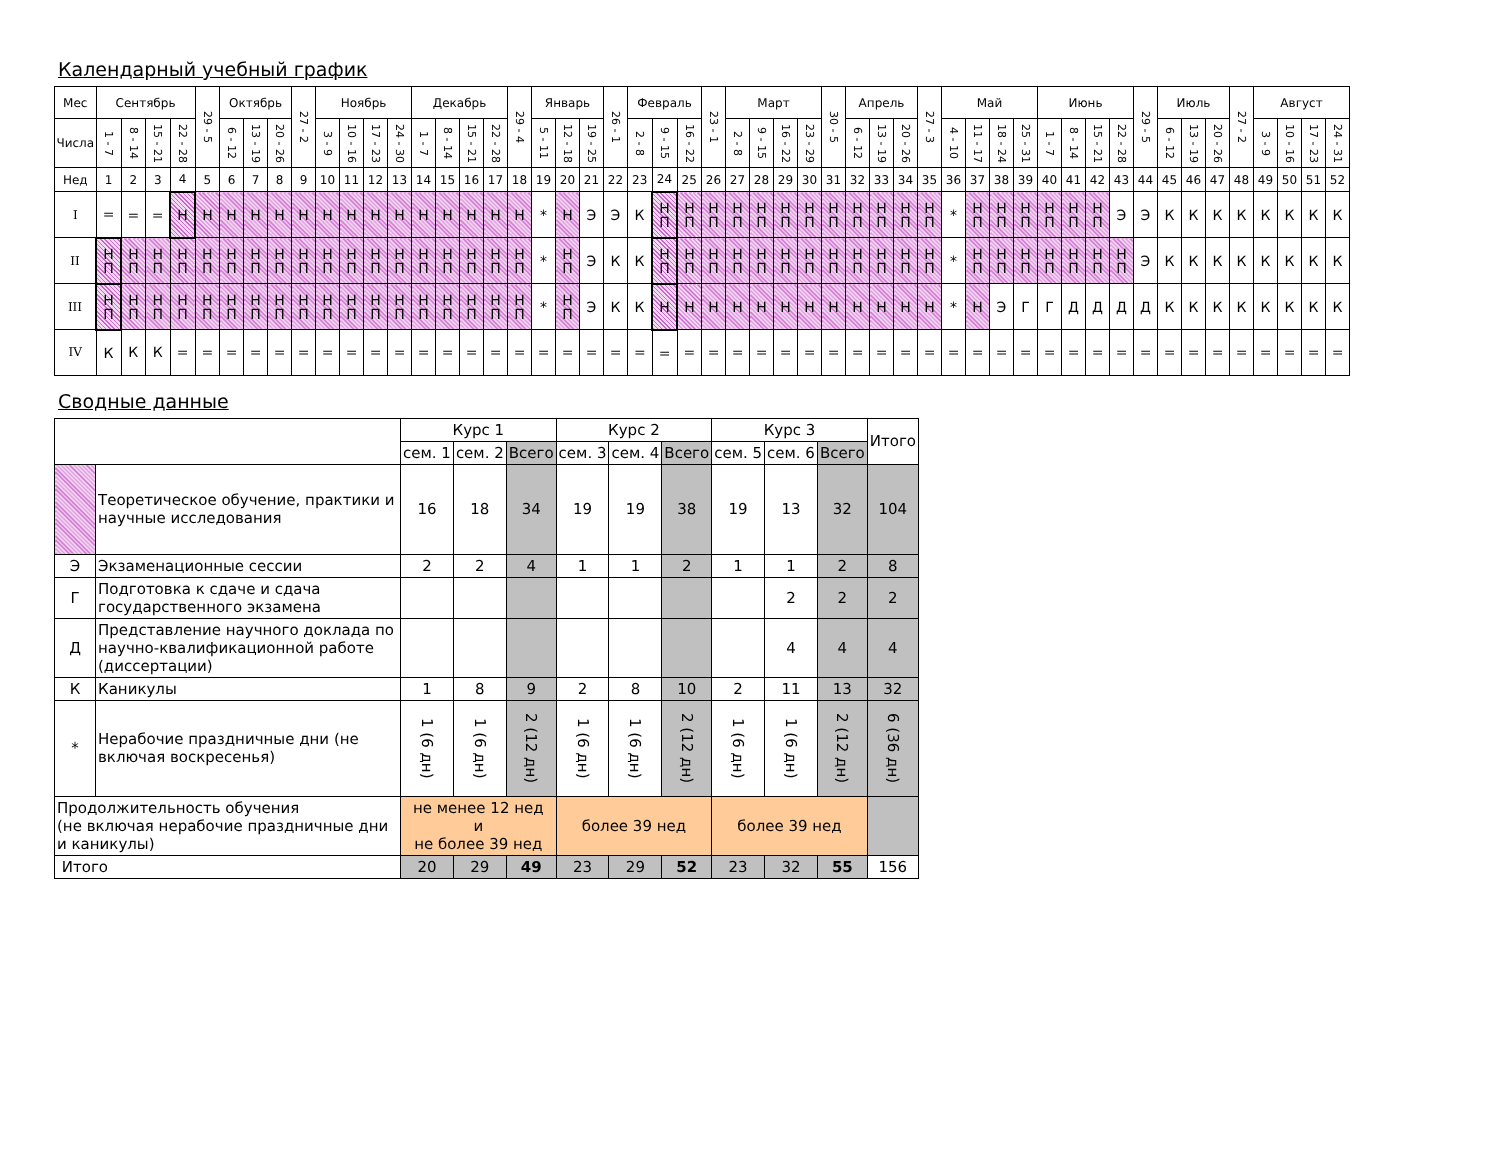Календарный учебный график
| Мес | Сентябрь | | | | 29 - 5 | Октябрь | | | 27 - 2 | Ноябрь | | | | Декабрь | | | | 29 - 4 | Январь | | | 26 - 1 | Февраль | | | 23 - 1 | Март | | | | 30 - 5 | Апрель | | | 27 - 3 | Май | | | | Июнь | | | | 29 - 5 | Июль | | | 27 - 2 | Август | | | |
| --- | --- | --- | --- | --- | --- | --- | --- | --- | --- | --- | --- | --- | --- | --- | --- | --- | --- | --- | --- | --- | --- | --- | --- | --- | --- | --- | --- | --- | --- | --- | --- | --- | --- | --- | --- | --- | --- | --- | --- | --- | --- | --- | --- | --- | --- | --- | --- | --- | --- | --- | --- | --- |
| Числа | 1 - 7 | 8 - 14 | 15 - 21 | 22 - 28 | | 6 - 12 | 13 - 19 | 20 - 26 | | 3 - 9 | 10 - 16 | 17 - 23 | 24 - 30 | 1 - 7 | 8 - 14 | 15 - 21 | 22 - 28 | | 5 - 11 | 12 - 18 | 19 - 25 | | 2 - 8 | 9 - 15 | 16 - 22 | | 2 - 8 | 9 - 15 | 16 - 22 | 23 - 29 | | 6 - 12 | 13 - 19 | 20 - 26 | | 4 - 10 | 11 - 17 | 18 - 24 | 25 - 31 | 1 - 7 | 8 - 14 | 15 - 21 | 22 - 28 | | 6 - 12 | 13 - 19 | 20 - 26 | | 3 - 9 | 10 - 16 | 17 - 23 | 24 - 31 |
| Нед | 1 | 2 | 3 | 4 | 5 | 6 | 7 | 8 | 9 | 10 | 11 | 12 | 13 | 14 | 15 | 16 | 17 | 18 | 19 | 20 | 21 | 22 | 23 | 24 | 25 | 26 | 27 | 28 | 29 | 30 | 31 | 32 | 33 | 34 | 35 | 36 | 37 | 38 | 39 | 40 | 41 | 42 | 43 | 44 | 45 | 46 | 47 | 48 | 49 | 50 | 51 | 52 |
| I | = | = | = | Н | Н | Н | Н | Н | Н | Н | Н | Н | Н | Н | Н | Н | Н | Н | * | Н | Э | Э | К | Н П | Н П | Н П | Н П | Н П | Н П | Н П | Н П | Н П | Н П | Н П | Н П | * | Н П | Н П | Н П | Н П | Н П | Н П | Э | Э | К | К | К | К | К | К | К | К |
| II | Н П | Н П | Н П | Н П | Н П | Н П | Н П | Н П | Н П | Н П | Н П | Н П | Н П | Н П | Н П | Н П | Н П | Н П | * | Н П | Э | К | К | Н П | Н П | Н П | Н П | Н П | Н П | Н П | Н П | Н П | Н П | Н П | Н П | * | Н П | Н П | Н П | Н П | Н П | Н П | Н П | Э | К | К | К | К | К | К | К | К |
| III | Н П | Н П | Н П | Н П | Н П | Н П | Н П | Н П | Н П | Н П | Н П | Н П | Н П | Н П | Н П | Н П | Н П | Н П | * | Н П | Э | К | К | Н | Н | Н | Н | Н | Н | Н | Н | Н | Н | Н | Н | * | Н | Э | Г | Г | Д | Д | Д | Д | К | К | К | К | К | К | К | К |
| IV | К | К | К | = | = | = | = | = | = | = | = | = | = | = | = | = | = | = | = | = | = | = | = | = | = | = | = | = | = | = | = | = | = | = | = | = | = | = | = | = | = | = | = | = | = | = | = | = | = | = | = | = |
Сводные данные
| | | Курс 1 | | | Курс 2 | | | Курс 3 | | | Итого |
| | | сем. 1 | сем. 2 | Всего | сем. 3 | сем. 4 | Всего | сем. 5 | сем. 6 | Всего | |
| | Теоретическое обучение, практики и научные исследования | 16 | 18 | 34 | 19 | 19 | 38 | 19 | 13 | 32 | 104 |
| Э | Экзаменационные сессии | 2 | 2 | 4 | 1 | 1 | 2 | 1 | 1 | 2 | 8 |
| Г | Подготовка к сдаче и сдача государственного экзамена | | | | | | | | 2 | 2 | 2 |
| Д | Представление научного доклада по научно-квалификационной работе (диссертации) | | | | | | | | 4 | 4 | 4 |
| К | Каникулы | 1 | 8 | 9 | 2 | 8 | 10 | 2 | 11 | 13 | 32 |
| * | Нерабочие праздничные дни (не включая воскресенья) | 1 (6 дн) | 1 (6 дн) | 2 (12 дн) | 1 (6 дн) | 1 (6 дн) | 2 (12 дн) | 1 (6 дн) | 1 (6 дн) | 2 (12 дн) | 6 (36 дн) |
| Продолжительность обучения (не включая нерабочие праздничные дни и каникулы) | | не менее 12 нед и не более 39 нед | | | более 39 нед | | | более 39 нед | | | |
| Итого | | 20 | 29 | 49 | 23 | 29 | 52 | 23 | 32 | 55 | 156 |